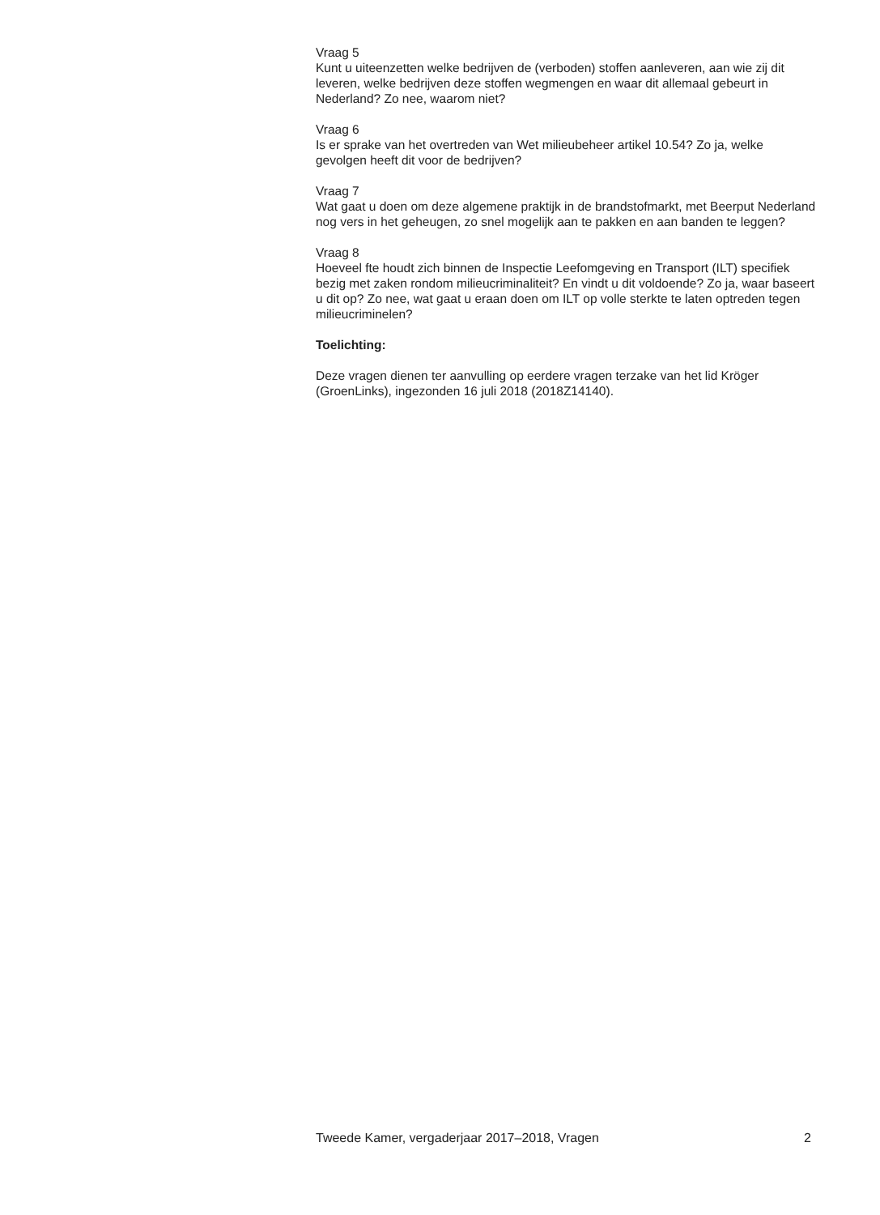Vraag 5
Kunt u uiteenzetten welke bedrijven de (verboden) stoffen aanleveren, aan wie zij dit leveren, welke bedrijven deze stoffen wegmengen en waar dit allemaal gebeurt in Nederland? Zo nee, waarom niet?
Vraag 6
Is er sprake van het overtreden van Wet milieubeheer artikel 10.54? Zo ja, welke gevolgen heeft dit voor de bedrijven?
Vraag 7
Wat gaat u doen om deze algemene praktijk in de brandstofmarkt, met Beerput Nederland nog vers in het geheugen, zo snel mogelijk aan te pakken en aan banden te leggen?
Vraag 8
Hoeveel fte houdt zich binnen de Inspectie Leefomgeving en Transport (ILT) specifiek bezig met zaken rondom milieucriminaliteit? En vindt u dit voldoende? Zo ja, waar baseert u dit op? Zo nee, wat gaat u eraan doen om ILT op volle sterkte te laten optreden tegen milieucriminelen?
Toelichting:
Deze vragen dienen ter aanvulling op eerdere vragen terzake van het lid Kröger (GroenLinks), ingezonden 16 juli 2018 (2018Z14140).
Tweede Kamer, vergaderjaar 2017–2018, Vragen 2